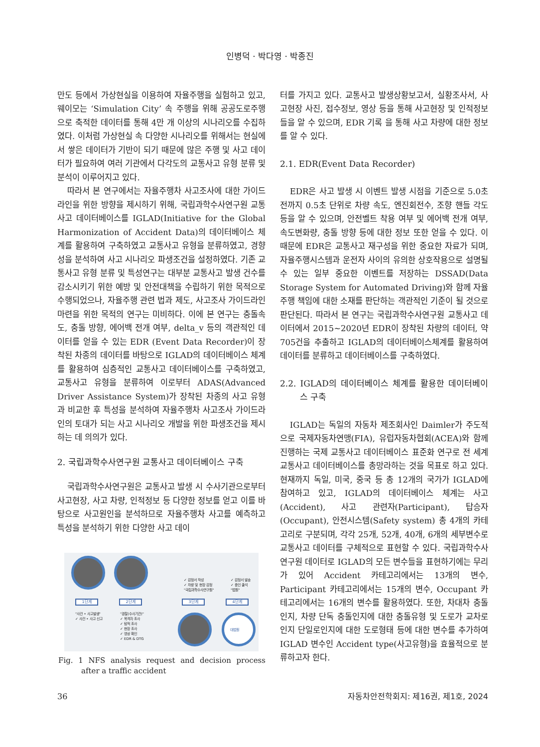인병덕 · 박다영 · 박종진
만도 등에서 가상현실을 이용하여 자율주행을 실험하고 있고, 웨이모는 ‘Simulation City’ 속 주행을 위해 공공도로주행으로 축적한 데이터를 통해 4만 개 이상의 시나리오를 수집하였다. 이처럼 가상현실 속 다양한 시나리오를 위해서는 현실에서 쌓은 데이터가 기반이 되기 때문에 많은 주행 및 사고 데이터가 필요하여 여러 기관에서 다각도의 교통사고 유형 분류 및 분석이 이루어지고 있다.
따라서 본 연구에서는 자율주행차 사고조사에 대한 가이드라인을 위한 방향을 제시하기 위해, 국립과학수사연구원 교통사고 데이터베이스를 IGLAD(Initiative for the Global Harmonization of Accident Data)의 데이터베이스 체계를 활용하여 구축하였고 교통사고 유형을 분류하였고, 경향성을 분석하여 사고 시나리오 파생조건을 설정하였다. 기존 교통사고 유형 분류 및 특성연구는 대부분 교통사고 발생 건수를 감소시키기 위한 예방 및 안전대책을 수립하기 위한 목적으로 수행되었으나, 자율주행 관련 법과 제도, 사고조사 가이드라인 마련을 위한 목적의 연구는 미비하다. 이에 본 연구는 충돌속도, 충돌 방향, 에어백 전개 여부, delta_v 등의 객관적인 데이터를 얻을 수 있는 EDR (Event Data Recorder)이 장착된 차종의 데이터를 바탕으로 IGLAD의 데이터베이스 체계를 활용하여 심층적인 교통사고 데이터베이스를 구축하였고, 교통사고 유형을 분류하여 이로부터 ADAS(Advanced Driver Assistance System)가 장착된 차종의 사고 유형과 비교한 후 특성을 분석하여 자율주행차 사고조사 가이드라인의 토대가 되는 사고 시나리오 개발을 위한 파생조건을 제시하는 데 의의가 있다.
2. 국립과학수사연구원 교통사고 데이터베이스 구축
국립과학수사연구원은 교통사고 발생 시 수사기관으로부터 사고현장, 사고 차량, 인적정보 등 다양한 정보를 얻고 이를 바탕으로 사고원인을 분석하므로 자율주행차 사고를 예측하고 특성을 분석하기 위한 다양한 사고 데이
대법원
1단계 2단계 3단계 4단계
✓ 감정서 작성
✓ 차량 및 현장 감정
"국립과학수사연구원"
✓ 감정서 발송
✓ 증인 출석
"법원"
"사건 • 사고발생"
✓ 사건 • 사고 신고
"경찰(수사기관)"
✓ 목격자 조사
✓ 탐적 조사
✓ 현장 조사
✓ 영상 확인
✓ EDR & DTG
Fig. 1 NFS analysis request and decision process after a traffic accident
터를 가지고 있다. 교통사고 발생상황보고서, 실황조사서, 사고현장 사진, 접수정보, 영상 등을 통해 사고현장 및 인적정보들을 알 수 있으며, EDR 기록 을 통해 사고 차량에 대한 정보를 알 수 있다.
2.1. EDR(Event Data Recorder)
EDR은 사고 발생 시 이벤트 발생 시점을 기준으로 5.0초 전까지 0.5초 단위로 차량 속도, 엔진회전수, 조향 핸들 각도 등을 알 수 있으며, 안전벨트 착용 여부 및 에어백 전개 여부, 속도변화량, 충돌 방향 등에 대한 정보 또한 얻을 수 있다. 이 때문에 EDR은 교통사고 재구성을 위한 중요한 자료가 되며, 자율주행시스템과 운전자 사이의 유의한 상호작용으로 설명될 수 있는 일부 중요한 이벤트를 저장하는 DSSAD(Data Storage System for Automated Driving)와 함께 자율주행 책임에 대한 소재를 판단하는 객관적인 기준이 될 것으로 판단된다. 따라서 본 연구는 국립과학수사연구원 교통사고 데이터에서 2015~2020년 EDR이 장착된 차량의 데이터, 약 705건을 추출하고 IGLAD의 데이터베이스체계를 활용하여 데이터를 분류하고 데이터베이스를 구축하였다.
2.2. IGLAD의 데이터베이스 체계를 활용한 데이터베이스 구축
IGLAD는 독일의 자동차 제조회사인 Daimler가 주도적으로 국제자동차연맹(FIA), 유럽자동차협회(ACEA)와 함께 진행하는 국제 교통사고 데이터베이스 표준화 연구로 전 세계 교통사고 데이터베이스를 총망라하는 것을 목표로 하고 있다. 현재까지 독일, 미국, 중국 등 총 12개의 국가가 IGLAD에 참여하고 있고, IGLAD의 데이터베이스 체계는 사고(Accident), 사고 관련자(Participant), 탑승자(Occupant), 안전시스템(Safety system) 총 4개의 카테고리로 구분되며, 각각 25개, 52개, 40개, 6개의 세부변수로 교통사고 데이터를 구체적으로 표현할 수 있다. 국립과학수사연구원 데이터로 IGLAD의 모든 변수들을 표현하기에는 무리가 있어 Accident 카테고리에서는 13개의 변수, Participant 카테고리에서는 15개의 변수, Occupant 카테고리에서는 16개의 변수를 활용하였다. 또한, 차대차 충돌인지, 차량 단독 충돌인지에 대한 충돌유형 및 도로가 교차로인지 단일로인지에 대한 도로형태 등에 대한 변수를 추가하여 IGLAD 변수인 Accident type(사고유형)을 효율적으로 분류하고자 한다.
36 자동차안전학회지: 제16권, 제1호, 2024